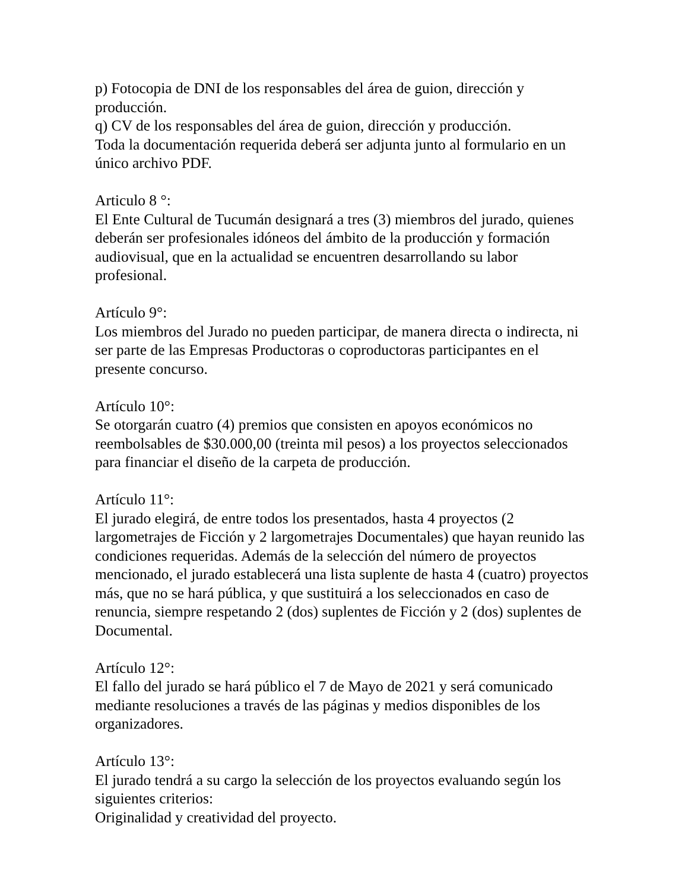p) Fotocopia de DNI de los responsables del área de guion, dirección y producción.
q) CV de los responsables del área de guion, dirección y producción.
Toda la documentación requerida deberá ser adjunta junto al formulario en un único archivo PDF.
Articulo 8 °:
El Ente Cultural de Tucumán designará a tres (3) miembros del jurado, quienes deberán ser profesionales idóneos del ámbito de la producción y formación audiovisual, que en la actualidad se encuentren desarrollando su labor profesional.
Artículo 9°:
Los miembros del Jurado no pueden participar, de manera directa o indirecta, ni ser parte de las Empresas Productoras o coproductoras participantes en el presente concurso.
Artículo 10°:
Se otorgarán cuatro (4) premios que consisten en apoyos económicos no reembolsables de $30.000,00 (treinta mil pesos) a los proyectos seleccionados para financiar el diseño de la carpeta de producción.
Artículo 11°:
El jurado elegirá, de entre todos los presentados, hasta 4 proyectos (2 largometrajes de Ficción y 2 largometrajes Documentales) que hayan reunido las condiciones requeridas. Además de la selección del número de proyectos mencionado, el jurado establecerá una lista suplente de hasta 4 (cuatro) proyectos más, que no se hará pública, y que sustituirá a los seleccionados en caso de renuncia, siempre respetando 2 (dos) suplentes de Ficción y 2 (dos) suplentes de Documental.
Artículo 12°:
El fallo del jurado se hará público el 7 de Mayo de 2021 y será comunicado mediante resoluciones a través de las páginas y medios disponibles de los organizadores.
Artículo 13°:
El jurado tendrá a su cargo la selección de los proyectos evaluando según los siguientes criterios:
Originalidad y creatividad del proyecto.